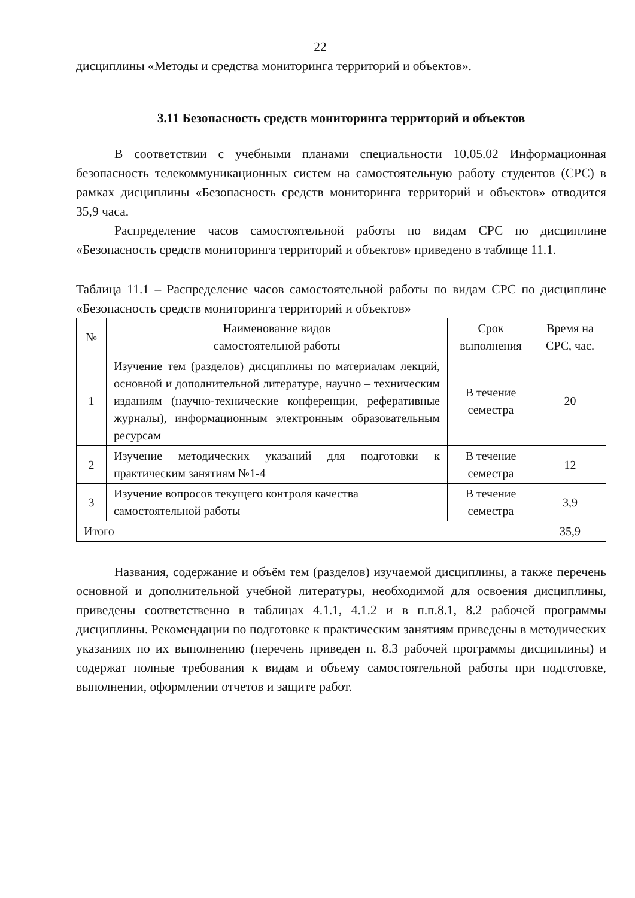22
дисциплины «Методы и средства мониторинга территорий и объектов».
3.11 Безопасность средств мониторинга территорий и объектов
В соответствии с учебными планами специальности 10.05.02 Информационная безопасность телекоммуникационных систем на самостоятельную работу студентов (СРС) в рамках дисциплины «Безопасность средств мониторинга территорий и объектов» отводится 35,9 часа.
Распределение часов самостоятельной работы по видам СРС по дисциплине «Безопасность средств мониторинга территорий и объектов» приведено в таблице 11.1.
Таблица 11.1 – Распределение часов самостоятельной работы по видам СРС по дисциплине «Безопасность средств мониторинга территорий и объектов»
| № | Наименование видов самостоятельной работы | Срок выполнения | Время на СРС, час. |
| --- | --- | --- | --- |
| 1 | Изучение тем (разделов) дисциплины по материалам лекций, основной и дополнительной литературе, научно – техническим изданиям (научно-технические конференции, реферативные журналы), информационным электронным образовательным ресурсам | В течение семестра | 20 |
| 2 | Изучение методических указаний для подготовки к практическим занятиям №1-4 | В течение семестра | 12 |
| 3 | Изучение вопросов текущего контроля качества самостоятельной работы | В течение семестра | 3,9 |
| Итого | | | 35,9 |
Названия, содержание и объём тем (разделов) изучаемой дисциплины, а также перечень основной и дополнительной учебной литературы, необходимой для освоения дисциплины, приведены соответственно в таблицах 4.1.1, 4.1.2 и в п.п.8.1, 8.2 рабочей программы дисциплины. Рекомендации по подготовке к практическим занятиям приведены в методических указаниях по их выполнению (перечень приведен п. 8.3 рабочей программы дисциплины) и содержат полные требования к видам и объему самостоятельной работы при подготовке, выполнении, оформлении отчетов и защите работ.